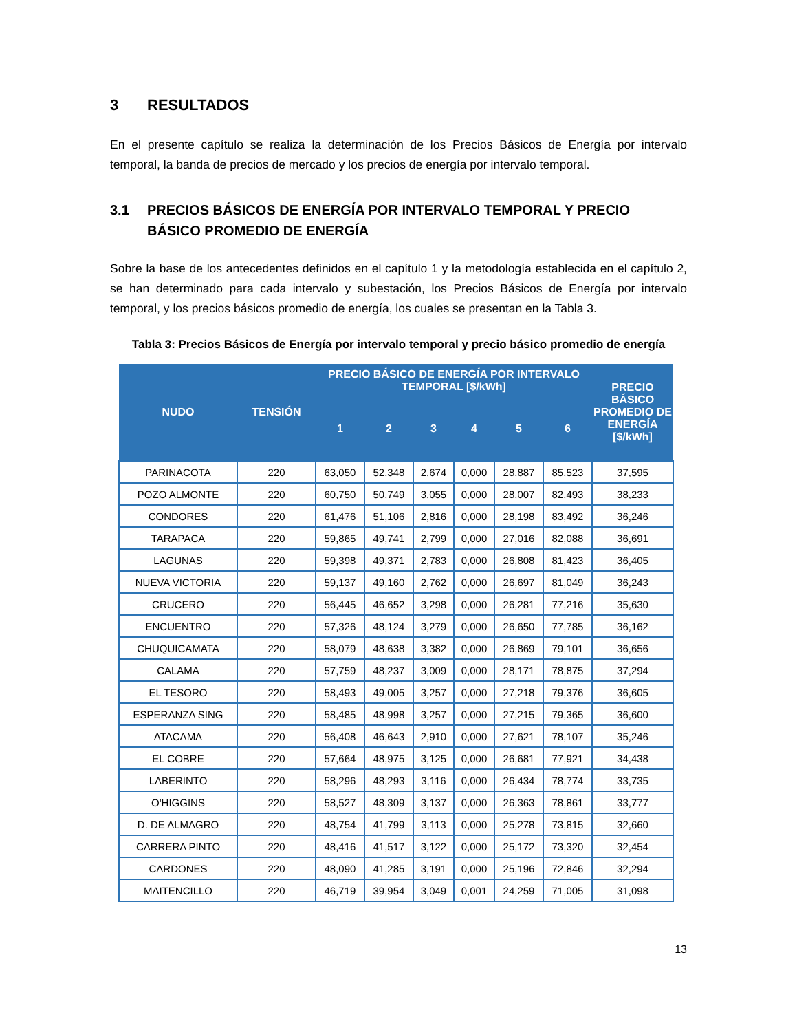3 RESULTADOS
En el presente capítulo se realiza la determinación de los Precios Básicos de Energía por intervalo temporal, la banda de precios de mercado y los precios de energía por intervalo temporal.
3.1 PRECIOS BÁSICOS DE ENERGÍA POR INTERVALO TEMPORAL Y PRECIO BÁSICO PROMEDIO DE ENERGÍA
Sobre la base de los antecedentes definidos en el capítulo 1 y la metodología establecida en el capítulo 2, se han determinado para cada intervalo y subestación, los Precios Básicos de Energía por intervalo temporal, y los precios básicos promedio de energía, los cuales se presentan en la Tabla 3.
Tabla 3: Precios Básicos de Energía por intervalo temporal y precio básico promedio de energía
| NUDO | TENSIÓN | PRECIO BÁSICO DE ENERGÍA POR INTERVALO TEMPORAL [$/kWh] | | | | | | PRECIO BÁSICO PROMEDIO DE ENERGÍA [$/kWh] |
| --- | --- | --- | --- | --- | --- | --- | --- | --- |
| | | 1 | 2 | 3 | 4 | 5 | 6 | |
| PARINACOTA | 220 | 63,050 | 52,348 | 2,674 | 0,000 | 28,887 | 85,523 | 37,595 |
| POZO ALMONTE | 220 | 60,750 | 50,749 | 3,055 | 0,000 | 28,007 | 82,493 | 38,233 |
| CONDORES | 220 | 61,476 | 51,106 | 2,816 | 0,000 | 28,198 | 83,492 | 36,246 |
| TARAPACA | 220 | 59,865 | 49,741 | 2,799 | 0,000 | 27,016 | 82,088 | 36,691 |
| LAGUNAS | 220 | 59,398 | 49,371 | 2,783 | 0,000 | 26,808 | 81,423 | 36,405 |
| NUEVA VICTORIA | 220 | 59,137 | 49,160 | 2,762 | 0,000 | 26,697 | 81,049 | 36,243 |
| CRUCERO | 220 | 56,445 | 46,652 | 3,298 | 0,000 | 26,281 | 77,216 | 35,630 |
| ENCUENTRO | 220 | 57,326 | 48,124 | 3,279 | 0,000 | 26,650 | 77,785 | 36,162 |
| CHUQUICAMATA | 220 | 58,079 | 48,638 | 3,382 | 0,000 | 26,869 | 79,101 | 36,656 |
| CALAMA | 220 | 57,759 | 48,237 | 3,009 | 0,000 | 28,171 | 78,875 | 37,294 |
| EL TESORO | 220 | 58,493 | 49,005 | 3,257 | 0,000 | 27,218 | 79,376 | 36,605 |
| ESPERANZA SING | 220 | 58,485 | 48,998 | 3,257 | 0,000 | 27,215 | 79,365 | 36,600 |
| ATACAMA | 220 | 56,408 | 46,643 | 2,910 | 0,000 | 27,621 | 78,107 | 35,246 |
| EL COBRE | 220 | 57,664 | 48,975 | 3,125 | 0,000 | 26,681 | 77,921 | 34,438 |
| LABERINTO | 220 | 58,296 | 48,293 | 3,116 | 0,000 | 26,434 | 78,774 | 33,735 |
| O'HIGGINS | 220 | 58,527 | 48,309 | 3,137 | 0,000 | 26,363 | 78,861 | 33,777 |
| D. DE ALMAGRO | 220 | 48,754 | 41,799 | 3,113 | 0,000 | 25,278 | 73,815 | 32,660 |
| CARRERA PINTO | 220 | 48,416 | 41,517 | 3,122 | 0,000 | 25,172 | 73,320 | 32,454 |
| CARDONES | 220 | 48,090 | 41,285 | 3,191 | 0,000 | 25,196 | 72,846 | 32,294 |
| MAITENCILLO | 220 | 46,719 | 39,954 | 3,049 | 0,001 | 24,259 | 71,005 | 31,098 |
13